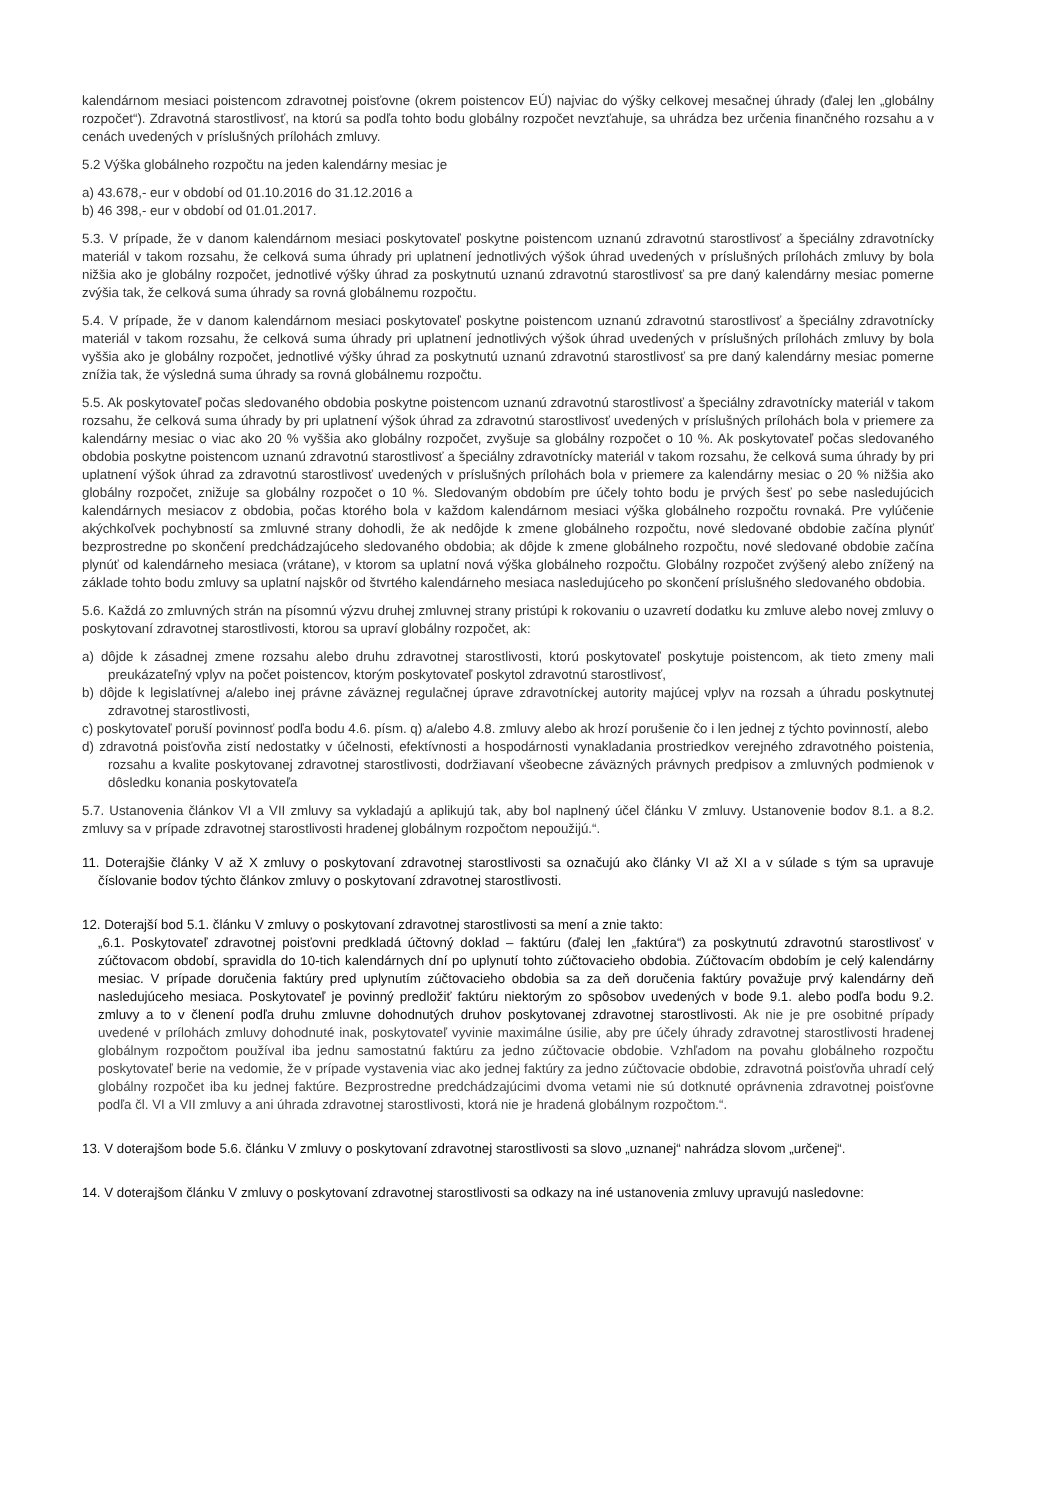kalendárnom mesiaci poistencom zdravotnej poisťovne (okrem poistencov EÚ) najviac do výšky celkovej mesačnej úhrady (ďalej len „globálny rozpočet“). Zdravotná starostlivosť, na ktorú sa podľa tohto bodu globálny rozpočet nevzťahuje, sa uhrádza bez určenia finančného rozsahu a v cenách uvedených v príslušných prílohách zmluvy.
5.2 Výška globálneho rozpočtu na jeden kalendárny mesiac je
a) 43.678,- eur v období od 01.10.2016 do 31.12.2016 a
b) 46 398,- eur v období od 01.01.2017.
5.3. V prípade, že v danom kalendárnom mesiaci poskytovateľ poskytne poistencom uznanú zdravotnú starostlivosť a špeciálny zdravotnícky materiál v takom rozsahu, že celková suma úhrady pri uplatnení jednotlivých výšok úhrad uvedených v príslušných prílohách zmluvy by bola nižšia ako je globálny rozpočet, jednotlivé výšky úhrad za poskytnutú uznanú zdravotnú starostlivosť sa pre daný kalendárny mesiac pomerne zvýšia tak, že celková suma úhrady sa rovná globálnemu rozpočtu.
5.4. V prípade, že v danom kalendárnom mesiaci poskytovateľ poskytne poistencom uznanú zdravotnú starostlivosť a špeciálny zdravotnícky materiál v takom rozsahu, že celková suma úhrady pri uplatnení jednotlivých výšok úhrad uvedených v príslušných prílohách zmluvy by bola vyššia ako je globálny rozpočet, jednotlivé výšky úhrad za poskytnutú uznanú zdravotnú starostlivosť sa pre daný kalendárny mesiac pomerne znížia tak, že výsledná suma úhrady sa rovná globálnemu rozpočtu.
5.5. Ak poskytovateľ počas sledovaného obdobia poskytne poistencom uznanú zdravotnú starostlivosť a špeciálny zdravotnícky materiál v takom rozsahu, že celková suma úhrady by pri uplatnení výšok úhrad za zdravotnú starostlivosť uvedených v príslušných prílohách bola v priemere za kalendárny mesiac o viac ako 20 % vyššia ako globálny rozpočet, zvyšuje sa globálny rozpočet o 10 %. Ak poskytovateľ počas sledovaného obdobia poskytne poistencom uznanú zdravotnú starostlivosť a špeciálny zdravotnícky materiál v takom rozsahu, že celková suma úhrady by pri uplatnení výšok úhrad za zdravotnú starostlivosť uvedených v príslušných prílohách bola v priemere za kalendárny mesiac o 20 % nižšia ako globálny rozpočet, znižuje sa globálny rozpočet o 10 %. Sledovaným obdobím pre účely tohto bodu je prvých šesť po sebe nasledujúcich kalendárnych mesiacov z obdobia, počas ktorého bola v každom kalendárnom mesiaci výška globálneho rozpočtu rovnaká. Pre vylúčenie akýchkoľvek pochybností sa zmluvné strany dohodli, že ak nedôjde k zmene globálneho rozpočtu, nové sledované obdobie začína plynúť bezprostredne po skončení predchádzajúceho sledovaného obdobia; ak dôjde k zmene globálneho rozpočtu, nové sledované obdobie začína plynúť od kalendárneho mesiaca (vrátane), v ktorom sa uplatní nová výška globálneho rozpočtu. Globálny rozpočet zvýšený alebo znížený na základe tohto bodu zmluvy sa uplatní najskôr od štvrtého kalendárneho mesiaca nasledujúceho po skončení príslušného sledovaného obdobia.
5.6. Každá zo zmluvných strán na písomnú výzvu druhej zmluvnej strany pristúpi k rokovaniu o uzavretí dodatku ku zmluve alebo novej zmluvy o poskytovaní zdravotnej starostlivosti, ktorou sa upraví globálny rozpočet, ak:
a) dôjde k zásadnej zmene rozsahu alebo druhu zdravotnej starostlivosti, ktorú poskytovateľ poskytuje poistencom, ak tieto zmeny mali preukázateľný vplyv na počet poistencov, ktorým poskytovateľ poskytol zdravotnú starostlivosť,
b) dôjde k legislatívnej a/alebo inej právne záväznej regulačnej úprave zdravotníckej autority majúcej vplyv na rozsah a úhradu poskytnutej zdravotnej starostlivosti,
c) poskytovateľ poruší povinnosť podľa bodu 4.6. písm. q) a/alebo 4.8. zmluvy alebo ak hrozí porušenie čo i len jednej z týchto povinností, alebo
d) zdravotná poisťovňa zistí nedostatky v účelnosti, efektívnosti a hospodárnosti vynakladania prostriedkov verejného zdravotného poistenia, rozsahu a kvalite poskytovanej zdravotnej starostlivosti, dodržiavaní všeobecne záväzných právnych predpisov a zmluvných podmienok v dôsledku konania poskytovateľa
5.7. Ustanovenia článkov VI a VII zmluvy sa vykladajú a aplikujú tak, aby bol naplnený účel článku V zmluvy. Ustanovenie bodov 8.1. a 8.2. zmluvy sa v prípade zdravotnej starostlivosti hradenej globálnym rozpočtom nepoužijú.“.
11. Doterajšie články V až X zmluvy o poskytovaní zdravotnej starostlivosti sa označujú ako články VI až XI a v súlade s tým sa upravuje číslovanie bodov týchto článkov zmluvy o poskytovaní zdravotnej starostlivosti.
12. Doterajší bod 5.1. článku V zmluvy o poskytovaní zdravotnej starostlivosti sa mení a znie takto:
„6.1. Poskytovateľ zdravotnej poisťovni predkladá účtovný doklad – faktúru (ďalej len „faktúra“) za poskytnutú zdravotnú starostlivosť v zúčtovacom období, spravidla do 10-tich kalendárnych dní po uplynutí tohto zúčtovacieho obdobia. Zúčtovacím obdobím je celý kalendárny mesiac. V prípade doručenia faktúry pred uplynutím zúčtovacieho obdobia sa za deň doručenia faktúry považuje prvý kalendárny deň nasledujúceho mesiaca. Poskytovateľ je povinný predložiť faktúru niektorým zo spôsobov uvedených v bode 9.1. alebo podľa bodu 9.2. zmluvy a to v členení podľa druhu zmluvne dohodnutých druhov poskytovanej zdravotnej starostlivosti. Ak nie je pre osobitné prípady uvedené v prílohách zmluvy dohodnuté inak, poskytovateľ vyvinie maximálne úsilie, aby pre účely úhrady zdravotnej starostlivosti hradenej globálnym rozpočtom používal iba jednu samostatnú faktúru za jedno zúčtovacie obdobie. Vzhľadom na povahu globálneho rozpočtu poskytovateľ berie na vedomie, že v prípade vystavenia viac ako jednej faktúry za jedno zúčtovacie obdobie, zdravotná poisťovňa uhradí celý globálny rozpočet iba ku jednej faktúre. Bezprostredne predchádzajúcimi dvoma vetami nie sú dotknuté oprávnenia zdravotnej poisťovne podľa čl. VI a VII zmluvy a ani úhrada zdravotnej starostlivosti, ktorá nie je hradená globálnym rozpočtom.“.
13. V doterajšom bode 5.6. článku V zmluvy o poskytovaní zdravotnej starostlivosti sa slovo „uznanej“ nahrádza slovom „určenej“.
14. V doterajšom článku V zmluvy o poskytovaní zdravotnej starostlivosti sa odkazy na iné ustanovenia zmluvy upravujú nasledovne: